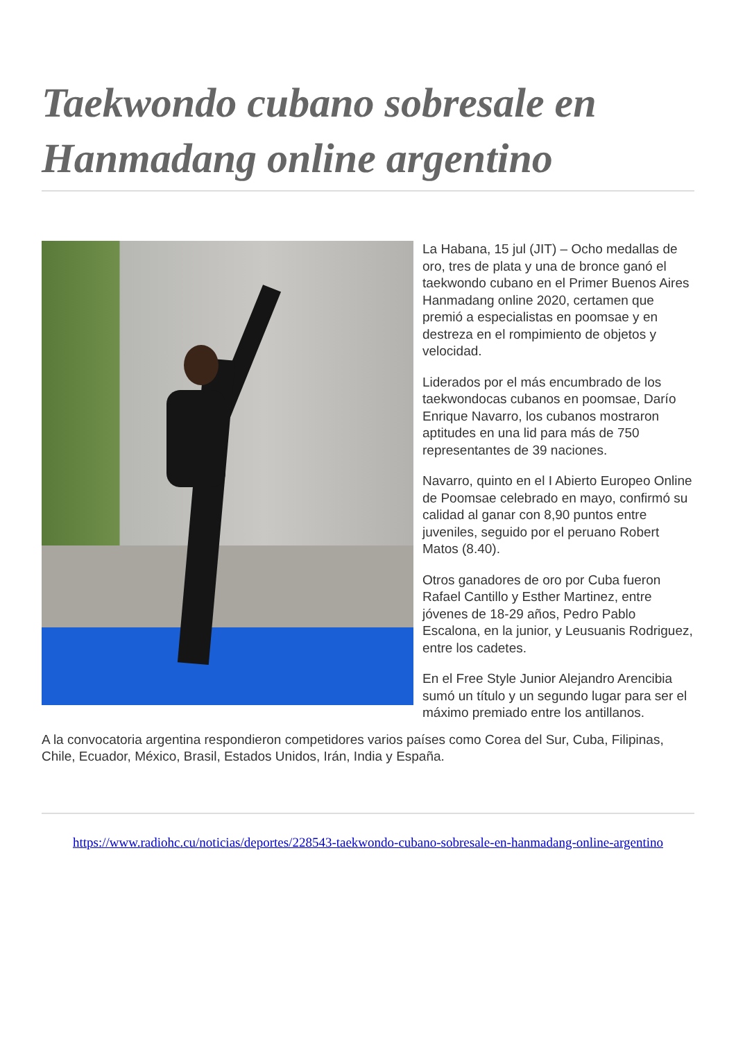Taekwondo cubano sobresale en Hanmadang online argentino
La Habana, 15 jul (JIT) – Ocho medallas de oro, tres de plata y una de bronce ganó el taekwondo cubano en el Primer Buenos Aires Hanmadang online 2020, certamen que premió a especialistas en poomsae y en destreza en el rompimiento de objetos y velocidad.
Liderados por el más encumbrado de los taekwondocas cubanos en poomsae, Darío Enrique Navarro, los cubanos mostraron aptitudes en una lid para más de 750 representantes de 39 naciones.
Navarro, quinto en el I Abierto Europeo Online de Poomsae celebrado en mayo, confirmó su calidad al ganar con 8,90 puntos entre juveniles, seguido por el peruano Robert Matos (8.40).
Otros ganadores de oro por Cuba fueron Rafael Cantillo y Esther Martinez, entre jóvenes de 18-29 años, Pedro Pablo Escalona, en la junior, y Leusuanis Rodriguez, entre los cadetes.
En el Free Style Junior Alejandro Arencibia sumó un título y un segundo lugar para ser el máximo premiado entre los antillanos.
A la convocatoria argentina respondieron competidores varios países como Corea del Sur, Cuba, Filipinas, Chile, Ecuador, México, Brasil, Estados Unidos, Irán, India y España.
https://www.radiohc.cu/noticias/deportes/228543-taekwondo-cubano-sobresale-en-hanmadang-online-argentino